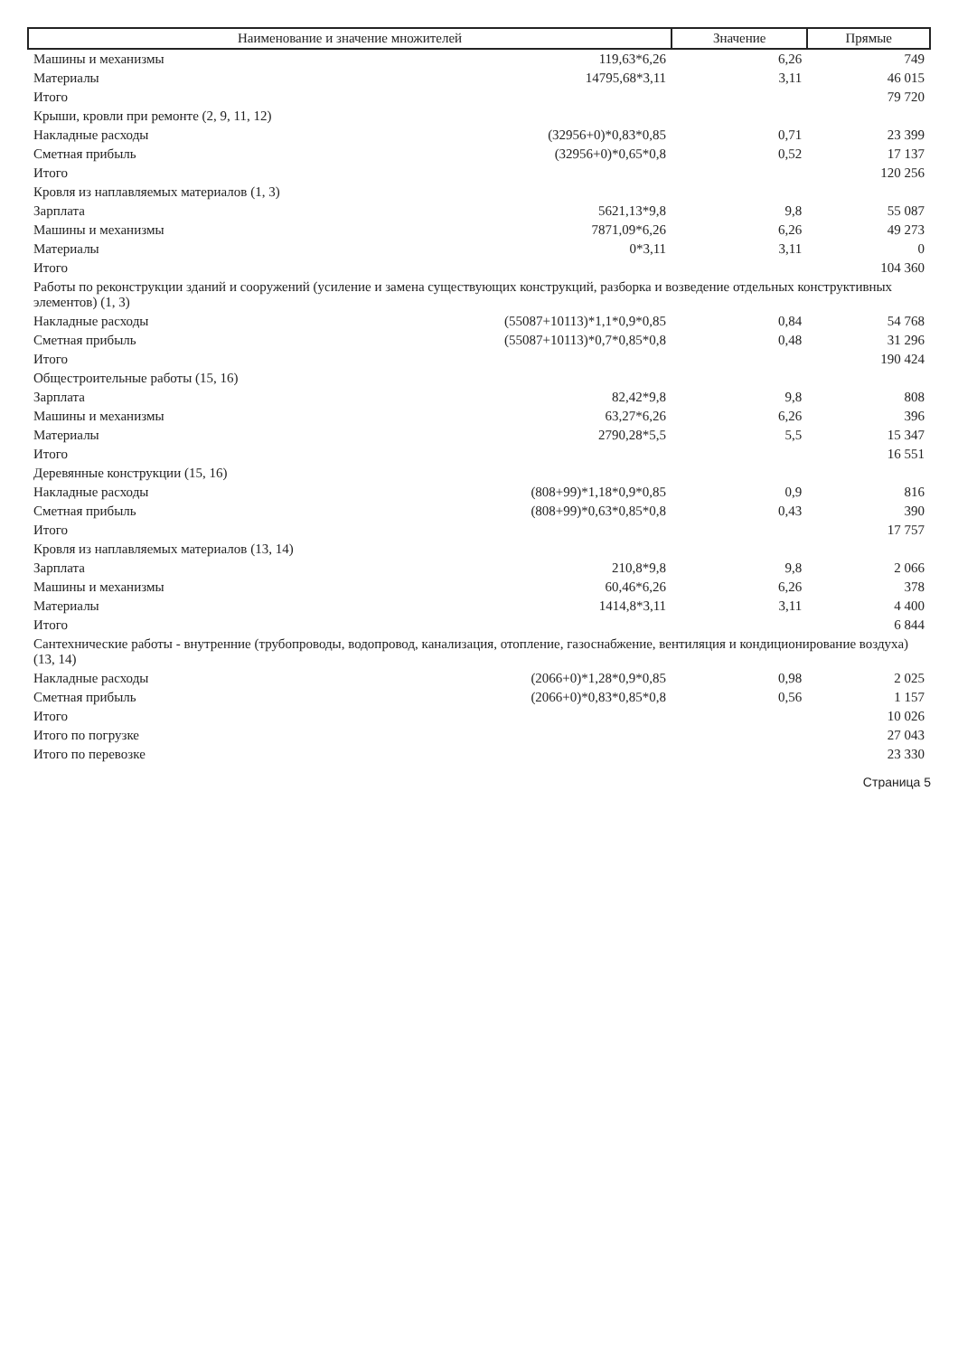| Наименование и значение множителей | | Значение | Прямые |
| --- | --- | --- | --- |
| Машины и механизмы | 119,63*6,26 | 6,26 | 749 |
| Материалы | 14795,68*3,11 | 3,11 | 46 015 |
| Итого | | | 79 720 |
| Крыши, кровли при ремонте (2, 9, 11, 12) | | | |
| Накладные расходы | (32956+0)*0,83*0,85 | 0,71 | 23 399 |
| Сметная прибыль | (32956+0)*0,65*0,8 | 0,52 | 17 137 |
| Итого | | | 120 256 |
| Кровля из наплавляемых материалов (1, 3) | | | |
| Зарплата | 5621,13*9,8 | 9,8 | 55 087 |
| Машины и механизмы | 7871,09*6,26 | 6,26 | 49 273 |
| Материалы | 0*3,11 | 3,11 | 0 |
| Итого | | | 104 360 |
| Работы по реконструкции зданий и сооружений (усиление и замена существующих конструкций, разборка и возведение отдельных конструктивных элементов) (1, 3) | | | |
| Накладные расходы | (55087+10113)*1,1*0,9*0,85 | 0,84 | 54 768 |
| Сметная прибыль | (55087+10113)*0,7*0,85*0,8 | 0,48 | 31 296 |
| Итого | | | 190 424 |
| Общестроительные работы (15, 16) | | | |
| Зарплата | 82,42*9,8 | 9,8 | 808 |
| Машины и механизмы | 63,27*6,26 | 6,26 | 396 |
| Материалы | 2790,28*5,5 | 5,5 | 15 347 |
| Итого | | | 16 551 |
| Деревянные конструкции (15, 16) | | | |
| Накладные расходы | (808+99)*1,18*0,9*0,85 | 0,9 | 816 |
| Сметная прибыль | (808+99)*0,63*0,85*0,8 | 0,43 | 390 |
| Итого | | | 17 757 |
| Кровля из наплавляемых материалов (13, 14) | | | |
| Зарплата | 210,8*9,8 | 9,8 | 2 066 |
| Машины и механизмы | 60,46*6,26 | 6,26 | 378 |
| Материалы | 1414,8*3,11 | 3,11 | 4 400 |
| Итого | | | 6 844 |
| Сантехнические работы - внутренние (трубопроводы, водопровод, канализация, отопление, газоснабжение, вентиляция и кондиционирование воздуха) (13, 14) | | | |
| Накладные расходы | (2066+0)*1,28*0,9*0,85 | 0,98 | 2 025 |
| Сметная прибыль | (2066+0)*0,83*0,85*0,8 | 0,56 | 1 157 |
| Итого | | | 10 026 |
| Итого по погрузке | | | 27 043 |
| Итого по перевозке | | | 23 330 |
Страница 5